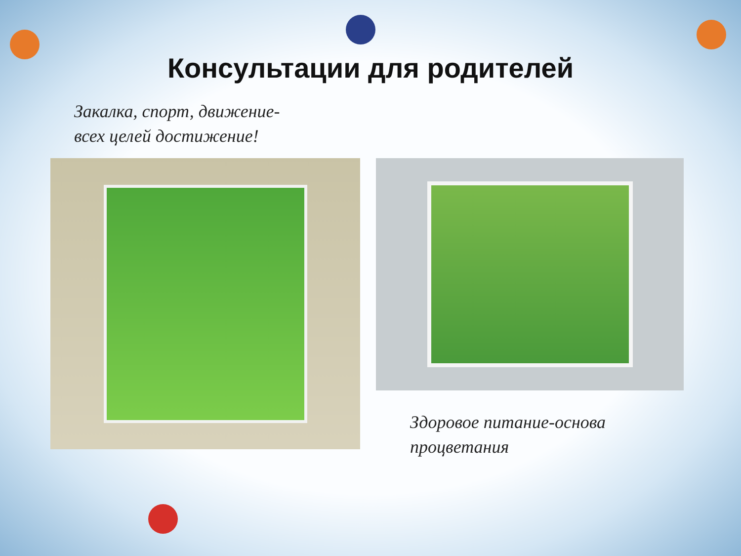Консультации для родителей
Закалка, спорт, движение-
всех целей достижение!
Здоровое питание-основа
процветания